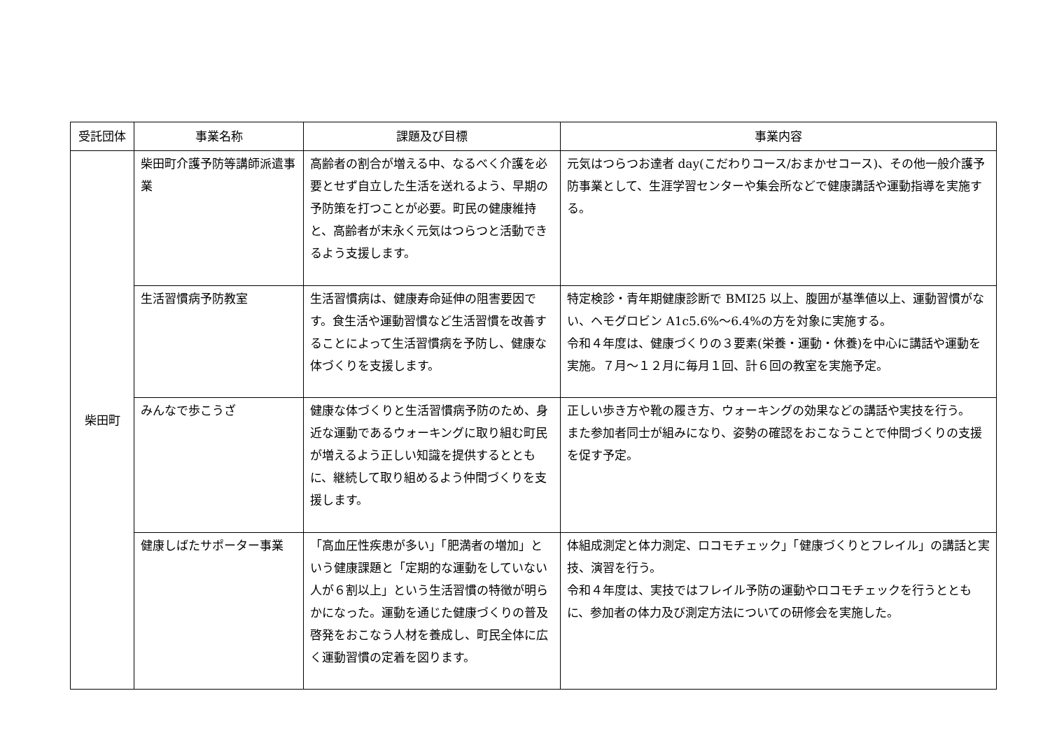| 受託団体 | 事業名称 | 課題及び目標 | 事業内容 |
| --- | --- | --- | --- |
| 柴田町 | 柴田町介護予防等講師派遣事業 | 高齢者の割合が増える中、なるべく介護を必要とせず自立した生活を送れるよう、早期の予防策を打つことが必要。町民の健康維持と、高齢者が末永く元気はつらつと活動できるよう支援します。 | 元気はつらつお達者 day(こだわりコース/おまかせコース)、その他一般介護予防事業として、生涯学習センターや集会所などで健康講話や運動指導を実施する。 |
| | 生活習慣病予防教室 | 生活習慣病は、健康寿命延伸の阻害要因です。食生活や運動習慣など生活習慣を改善することによって生活習慣病を予防し、健康な体づくりを支援します。 | 特定検診・青年期健康診断で BMI25 以上、腹囲が基準値以上、運動習慣がない、ヘモグロビン A1c5.6%～6.4%の方を対象に実施する。 令和４年度は、健康づくりの３要素(栄養・運動・休養)を中心に講話や運動を実施。７月～１２月に毎月１回、計６回の教室を実施予定。 |
| | みんなで歩こうざ | 健康な体づくりと生活習慣病予防のため、身近な運動であるウォーキングに取り組む町民が増えるよう正しい知識を提供するとともに、継続して取り組めるよう仲間づくりを支援します。 | 正しい歩き方や靴の履き方、ウォーキングの効果などの講話や実技を行う。 また参加者同士が組みになり、姿勢の確認をおこなうことで仲間づくりの支援を促す予定。 |
| | 健康しばたサポーター事業 | 「高血圧性疾患が多い」「肥満者の増加」という健康課題と「定期的な運動をしていない人が６割以上」という生活習慣の特徴が明らかになった。運動を通じた健康づくりの普及啓発をおこなう人材を養成し、町民全体に広く運動習慣の定着を図ります。 | 体組成測定と体力測定、ロコモチェック」「健康づくりとフレイル」の講話と実技、演習を行う。 令和４年度は、実技ではフレイル予防の運動やロコモチェックを行うとともに、参加者の体力及び測定方法についての研修会を実施した。 |